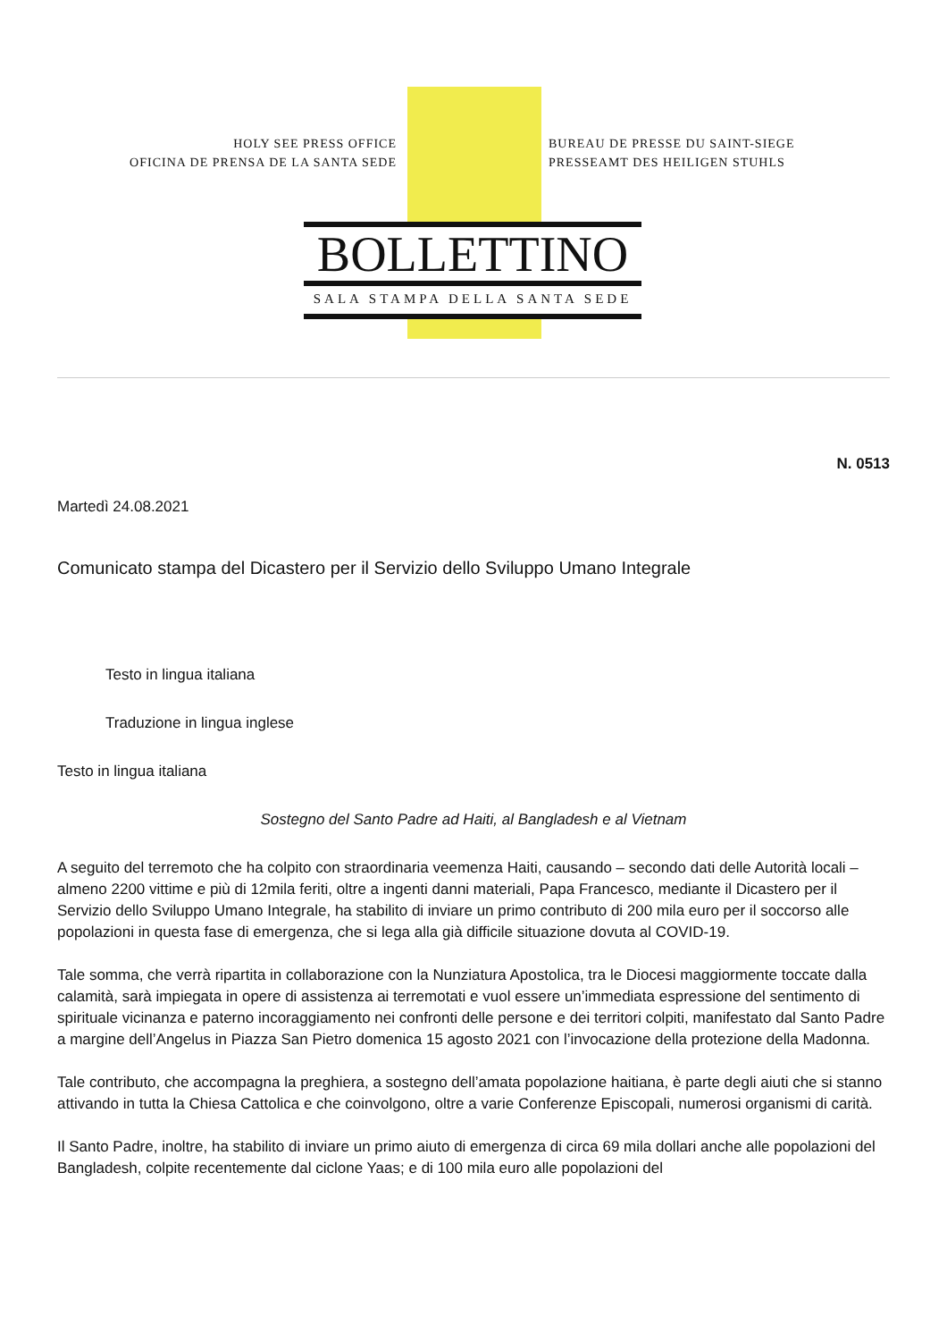HOLY SEE PRESS OFFICE
OFICINA DE PRENSA DE LA SANTA SEDE
BUREAU DE PRESSE DU SAINT-SIEGE
PRESSEAMT DES HEILIGEN STUHLS
BOLLETTINO
SALA STAMPA DELLA SANTA SEDE
N. 0513
Martedì 24.08.2021
Comunicato stampa del Dicastero per il Servizio dello Sviluppo Umano Integrale
Testo in lingua italiana
Traduzione in lingua inglese
Testo in lingua italiana
Sostegno del Santo Padre ad Haiti, al Bangladesh e al Vietnam
A seguito del terremoto che ha colpito con straordinaria veemenza Haiti, causando – secondo dati delle Autorità locali – almeno 2200 vittime e più di 12mila feriti, oltre a ingenti danni materiali, Papa Francesco, mediante il Dicastero per il Servizio dello Sviluppo Umano Integrale, ha stabilito di inviare un primo contributo di 200 mila euro per il soccorso alle popolazioni in questa fase di emergenza, che si lega alla già difficile situazione dovuta al COVID-19.
Tale somma, che verrà ripartita in collaborazione con la Nunziatura Apostolica, tra le Diocesi maggiormente toccate dalla calamità, sarà impiegata in opere di assistenza ai terremotati e vuol essere un’immediata espressione del sentimento di spirituale vicinanza e paterno incoraggiamento nei confronti delle persone e dei territori colpiti, manifestato dal Santo Padre a margine dell’Angelus in Piazza San Pietro domenica 15 agosto 2021 con l’invocazione della protezione della Madonna.
Tale contributo, che accompagna la preghiera, a sostegno dell’amata popolazione haitiana, è parte degli aiuti che si stanno attivando in tutta la Chiesa Cattolica e che coinvolgono, oltre a varie Conferenze Episcopali, numerosi organismi di carità.
Il Santo Padre, inoltre, ha stabilito di inviare un primo aiuto di emergenza di circa 69 mila dollari anche alle popolazioni del Bangladesh, colpite recentemente dal ciclone Yaas; e di 100 mila euro alle popolazioni del